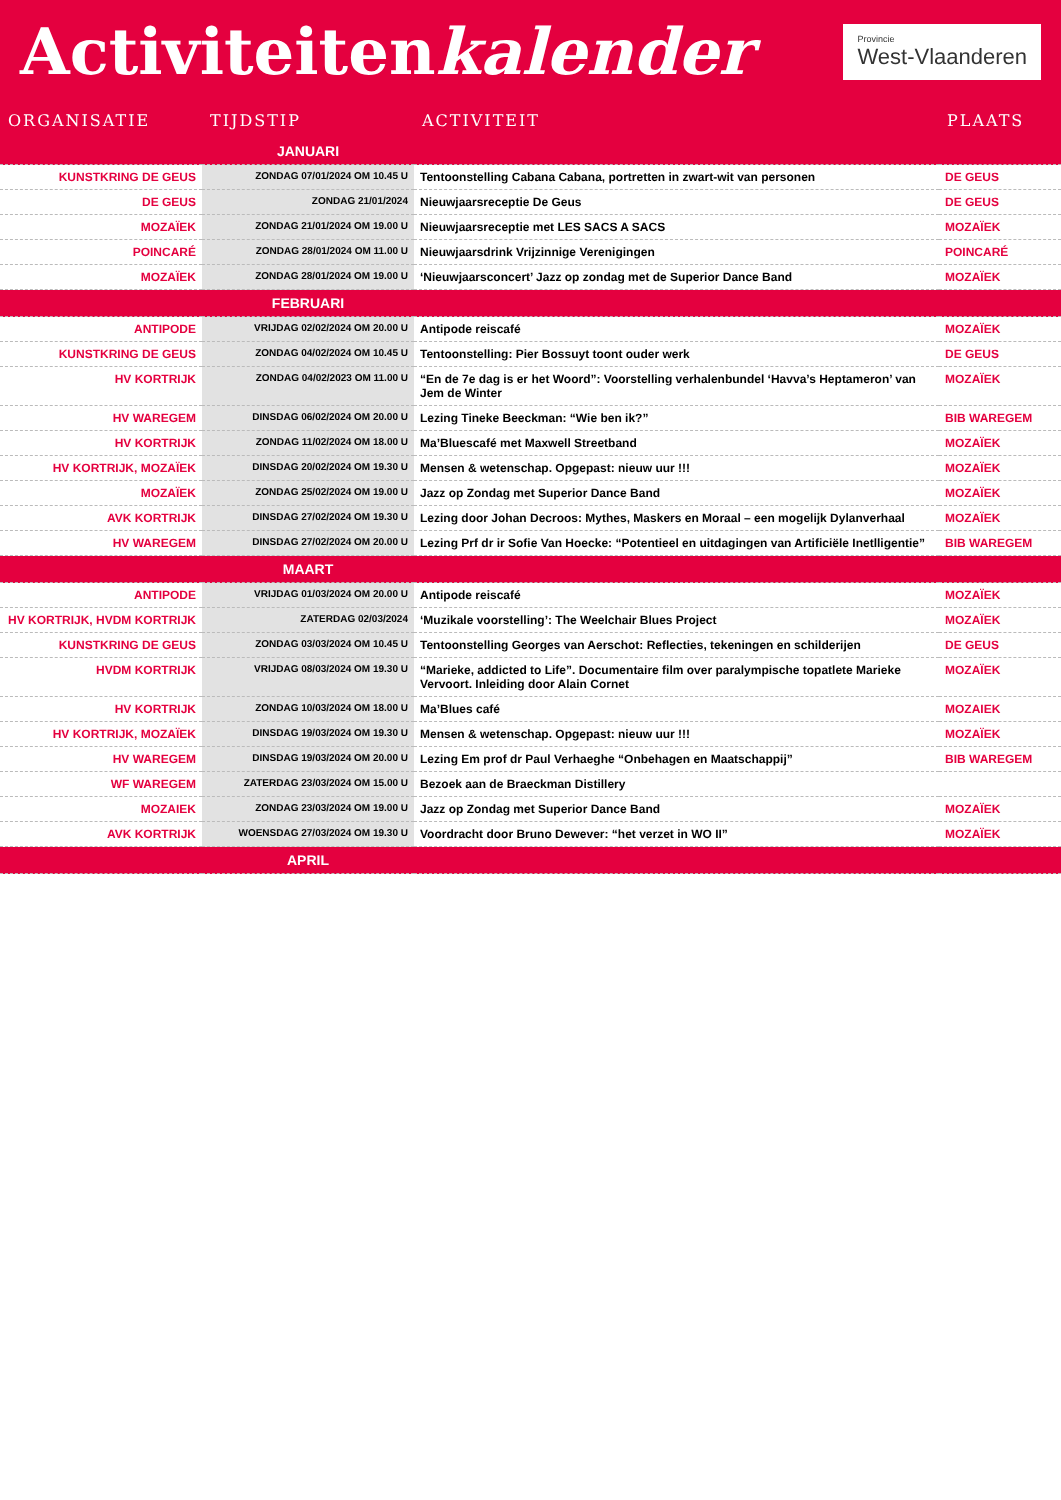Activiteitenkalender
Provincie
West-Vlaanderen
| ORGANISATIE | TIJDSTIP | ACTIVITEIT | PLAATS |
| --- | --- | --- | --- |
| | JANUARI | | |
| KUNSTKRING DE GEUS | ZONDAG 07/01/2024 OM 10.45 U | Tentoonstelling Cabana Cabana, portretten in zwart-wit van personen | DE GEUS |
| DE GEUS | ZONDAG 21/01/2024 | Nieuwjaarsreceptie De Geus | DE GEUS |
| MOZAÏEK | ZONDAG 21/01/2024 OM 19.00 U | Nieuwjaarsreceptie met LES SACS A SACS | MOZAÏEK |
| POINCARÉ | ZONDAG 28/01/2024 OM 11.00 U | Nieuwjaarsdrink Vrijzinnige Verenigingen | POINCARÉ |
| MOZAÏEK | ZONDAG 28/01/2024 OM 19.00 U | ‘Nieuwjaarsconcert’ Jazz op zondag met de Superior Dance Band | MOZAÏEK |
| | FEBRUARI | | |
| ANTIPODE | VRIJDAG 02/02/2024 OM 20.00 U | Antipode reiscafé | MOZAÏEK |
| KUNSTKRING DE GEUS | ZONDAG 04/02/2024 OM 10.45 U | Tentoonstelling: Pier Bossuyt toont ouder werk | DE GEUS |
| HV KORTRIJK | ZONDAG 04/02/2023 OM 11.00 U | “En de 7e dag is er het Woord”: Voorstelling verhalenbundel ‘Havva’s Heptameron’ van Jem de Winter | MOZAÏEK |
| HV WAREGEM | DINSDAG 06/02/2024 OM 20.00 U | Lezing Tineke Beeckman: “Wie ben ik?” | BIB WAREGEM |
| HV KORTRIJK | ZONDAG 11/02/2024 OM 18.00 U | Ma’Bluescafé met Maxwell Streetband | MOZAÏEK |
| HV KORTRIJK, MOZAÏEK | DINSDAG 20/02/2024 OM 19.30 U | Mensen & wetenschap. Opgepast: nieuw uur !!! | MOZAÏEK |
| MOZAÏEK | ZONDAG 25/02/2024 OM 19.00 U | Jazz op Zondag met Superior Dance Band | MOZAÏEK |
| AVK KORTRIJK | DINSDAG 27/02/2024 OM 19.30 U | Lezing door Johan Decroos: Mythes, Maskers en Moraal – een mogelijk Dylanverhaal | MOZAÏEK |
| HV WAREGEM | DINSDAG 27/02/2024 OM 20.00 U | Lezing Prf dr ir Sofie Van Hoecke: “Potentieel en uitdagingen van Artificiële Inetlligentie” | BIB WAREGEM |
| | MAART | | |
| ANTIPODE | VRIJDAG 01/03/2024 OM 20.00 U | Antipode reiscafé | MOZAÏEK |
| HV KORTRIJK, HVDM KORTRIJK | ZATERDAG 02/03/2024 | ‘Muzikale voorstelling’: The Weelchair Blues Project | MOZAÏEK |
| KUNSTKRING DE GEUS | ZONDAG 03/03/2024 OM 10.45 U | Tentoonstelling Georges van Aerschot: Reflecties, tekeningen en schilderijen | DE GEUS |
| HVDM KORTRIJK | VRIJDAG 08/03/2024 OM 19.30 U | “Marieke, addicted to Life”. Documentaire film over paralympische topatlete Marieke Vervoort. Inleiding door Alain Cornet | MOZAÏEK |
| HV KORTRIJK | ZONDAG 10/03/2024 OM 18.00 U | Ma’Blues café | MOZAIEK |
| HV KORTRIJK, MOZAÏEK | DINSDAG 19/03/2024 OM 19.30 U | Mensen & wetenschap. Opgepast: nieuw uur !!! | MOZAÏEK |
| HV WAREGEM | DINSDAG 19/03/2024 OM 20.00 U | Lezing Em prof dr Paul Verhaeghe “Onbehagen en Maatschappij” | BIB WAREGEM |
| WF WAREGEM | ZATERDAG 23/03/2024 OM 15.00 U | Bezoek aan de Braeckman Distillery | |
| MOZAIEK | ZONDAG 23/03/2024 OM 19.00 U | Jazz op Zondag met Superior Dance Band | MOZAÏEK |
| AVK KORTRIJK | WOENSDAG 27/03/2024 OM 19.30 U | Voordracht door Bruno Dewever: “het verzet in WO II” | MOZAÏEK |
| | APRIL | | |